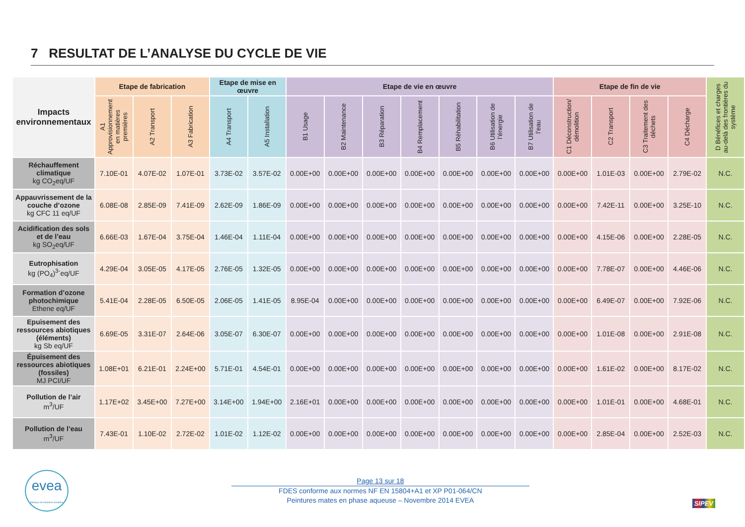7 RESULTAT DE L’ANALYSE DU CYCLE DE VIE
| Impacts environnementaux | Etape de fabrication | | | Etape de mise en œuvre | | Etape de vie en œuvre | | | | | | | Etape de fin de vie | | | | D Bénéfices et charges au-delà des frontières du système |
| --- | --- | --- | --- | --- | --- | --- | --- | --- | --- | --- | --- | --- | --- | --- | --- | --- | --- |
| | A1 Approvisionnement en matières premières | A2 Transport | A3 Fabrication | A4 Transport | A5 Installation | B1 Usage | B2 Maintenance | B3 Réparation | B4 Remplacement | B5 Réhabilitation | B6 Utilisation de l’énergie | B7 Utilisation de l’eau | C1 Déconstruction/ démolition | C2 Transport | C3 Traitement des déchets | C4 Décharge | |
| Réchauffement climatique kg CO<sub>2</sub>eq/UF | 7.10E-01 | 4.07E-02 | 1.07E-01 | 3.73E-02 | 3.57E-02 | 0.00E+00 | 0.00E+00 | 0.00E+00 | 0.00E+00 | 0.00E+00 | 0.00E+00 | 0.00E+00 | 0.00E+00 | 1.01E-03 | 0.00E+00 | 2.79E-02 | N.C. |
| Appauvrissement de la couche d’ozone kg CFC 11 eq/UF | 6.08E-08 | 2.85E-09 | 7.41E-09 | 2.62E-09 | 1.86E-09 | 0.00E+00 | 0.00E+00 | 0.00E+00 | 0.00E+00 | 0.00E+00 | 0.00E+00 | 0.00E+00 | 0.00E+00 | 7.42E-11 | 0.00E+00 | 3.25E-10 | N.C. |
| Acidification des sols et de l’eau kg SO<sub>2</sub>eq/UF | 6.66E-03 | 1.67E-04 | 3.75E-04 | 1.46E-04 | 1.11E-04 | 0.00E+00 | 0.00E+00 | 0.00E+00 | 0.00E+00 | 0.00E+00 | 0.00E+00 | 0.00E+00 | 0.00E+00 | 4.15E-06 | 0.00E+00 | 2.28E-05 | N.C. |
| Eutrophisation kg (PO<sub>4</sub>)<sup>3-</sup>eq/UF | 4.29E-04 | 3.05E-05 | 4.17E-05 | 2.76E-05 | 1.32E-05 | 0.00E+00 | 0.00E+00 | 0.00E+00 | 0.00E+00 | 0.00E+00 | 0.00E+00 | 0.00E+00 | 0.00E+00 | 7.78E-07 | 0.00E+00 | 4.46E-06 | N.C. |
| Formation d’ozone photochimique Ethene eq/UF | 5.41E-04 | 2.28E-05 | 6.50E-05 | 2.06E-05 | 1.41E-05 | 8.95E-04 | 0.00E+00 | 0.00E+00 | 0.00E+00 | 0.00E+00 | 0.00E+00 | 0.00E+00 | 0.00E+00 | 6.49E-07 | 0.00E+00 | 7.92E-06 | N.C. |
| Epuisement des ressources abiotiques (éléments) kg Sb eq/UF | 6.69E-05 | 3.31E-07 | 2.64E-06 | 3.05E-07 | 6.30E-07 | 0.00E+00 | 0.00E+00 | 0.00E+00 | 0.00E+00 | 0.00E+00 | 0.00E+00 | 0.00E+00 | 0.00E+00 | 1.01E-08 | 0.00E+00 | 2.91E-08 | N.C. |
| Épuisement des ressources abiotiques (fossiles) MJ PCI/UF | 1.08E+01 | 6.21E-01 | 2.24E+00 | 5.71E-01 | 4.54E-01 | 0.00E+00 | 0.00E+00 | 0.00E+00 | 0.00E+00 | 0.00E+00 | 0.00E+00 | 0.00E+00 | 0.00E+00 | 1.61E-02 | 0.00E+00 | 8.17E-02 | N.C. |
| Pollution de l’air m<sup>3</sup>/UF | 1.17E+02 | 3.45E+00 | 7.27E+00 | 3.14E+00 | 1.94E+00 | 2.16E+01 | 0.00E+00 | 0.00E+00 | 0.00E+00 | 0.00E+00 | 0.00E+00 | 0.00E+00 | 0.00E+00 | 1.01E-01 | 0.00E+00 | 4.68E-01 | N.C. |
| Pollution de l’eau m<sup>3</sup>/UF | 7.43E-01 | 1.10E-02 | 2.72E-02 | 1.01E-02 | 1.12E-02 | 0.00E+00 | 0.00E+00 | 0.00E+00 | 0.00E+00 | 0.00E+00 | 0.00E+00 | 0.00E+00 | 0.00E+00 | 2.85E-04 | 0.00E+00 | 2.52E-03 | N.C. |
evea
fabrique de solutions durables
Page 13 sur 18
FDES conforme aux normes NF EN 15804+A1 et XP P01-064/CN
Peintures mates en phase aqueuse – Novembre 2014 EVEA
SIPEV